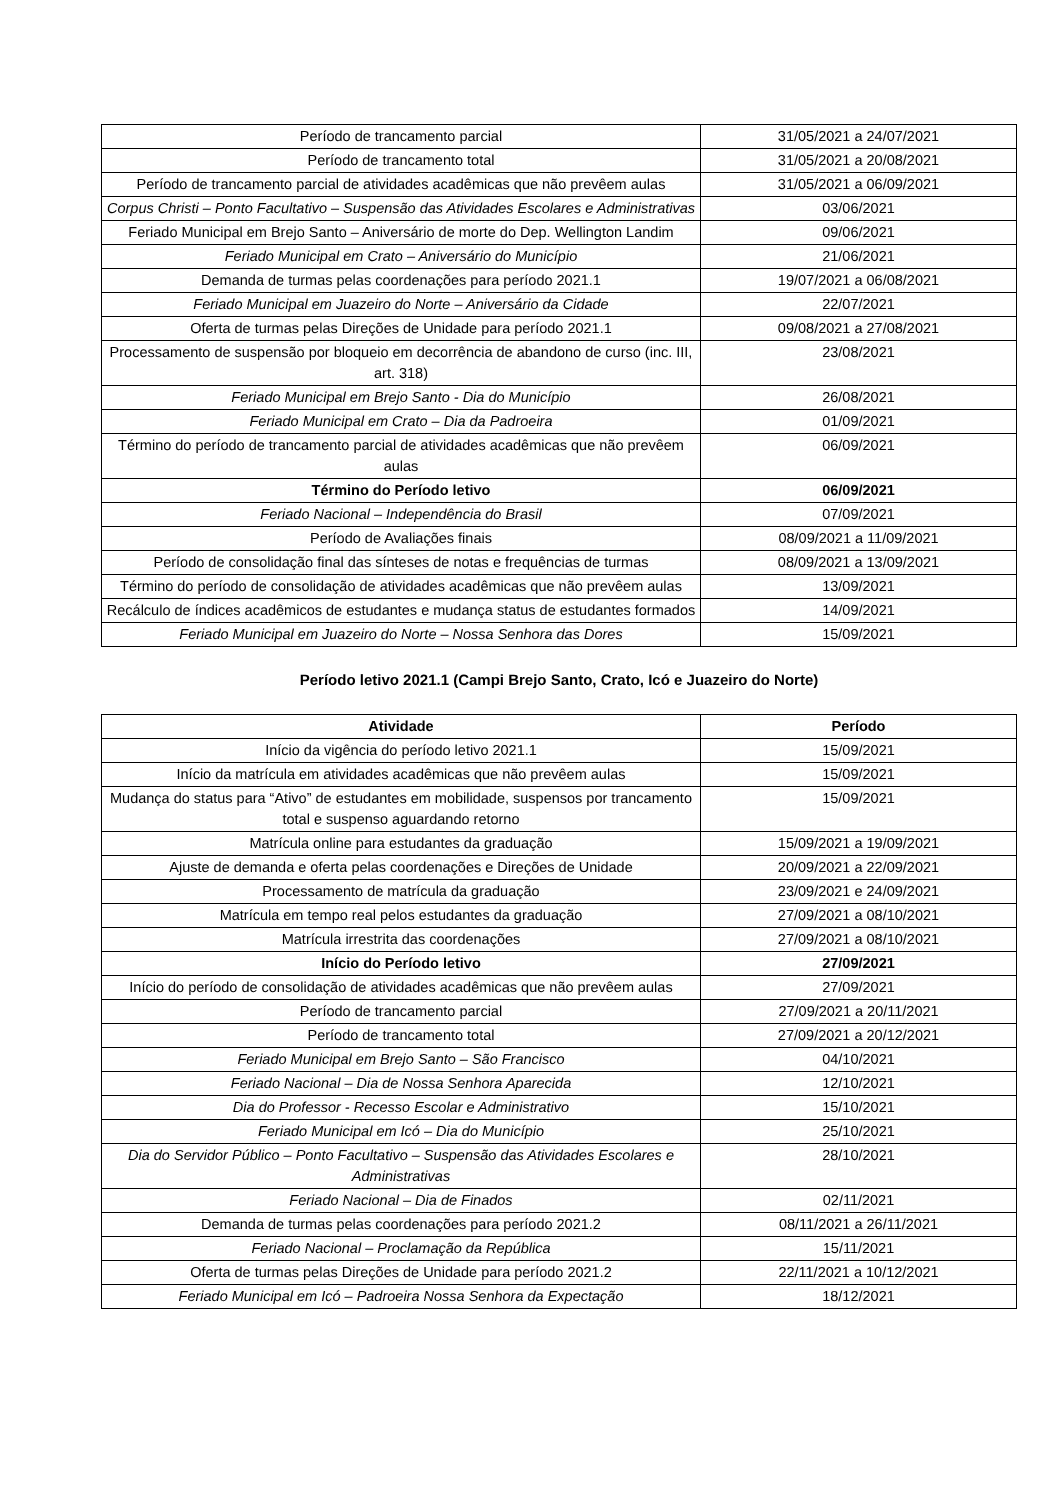| Período de trancamento parcial | 31/05/2021 a 24/07/2021 |
| Período de trancamento total | 31/05/2021 a 20/08/2021 |
| Período de trancamento parcial de atividades acadêmicas que não prevêem aulas | 31/05/2021 a 06/09/2021 |
| Corpus Christi – Ponto Facultativo – Suspensão das Atividades Escolares e Administrativas | 03/06/2021 |
| Feriado Municipal em Brejo Santo – Aniversário de morte do Dep. Wellington Landim | 09/06/2021 |
| Feriado Municipal em Crato – Aniversário do Município | 21/06/2021 |
| Demanda de turmas pelas coordenações para período 2021.1 | 19/07/2021 a 06/08/2021 |
| Feriado Municipal em Juazeiro do Norte – Aniversário da Cidade | 22/07/2021 |
| Oferta de turmas pelas Direções de Unidade para período 2021.1 | 09/08/2021 a 27/08/2021 |
| Processamento de suspensão por bloqueio em decorrência de abandono de curso (inc. III, art. 318) | 23/08/2021 |
| Feriado Municipal em Brejo Santo - Dia do Município | 26/08/2021 |
| Feriado Municipal em Crato – Dia da Padroeira | 01/09/2021 |
| Término do período de trancamento parcial de atividades acadêmicas que não prevêem aulas | 06/09/2021 |
| Término do Período letivo | 06/09/2021 |
| Feriado Nacional – Independência do Brasil | 07/09/2021 |
| Período de Avaliações finais | 08/09/2021 a 11/09/2021 |
| Período de consolidação final das sínteses de notas e frequências de turmas | 08/09/2021 a 13/09/2021 |
| Término do período de consolidação de atividades acadêmicas que não prevêem aulas | 13/09/2021 |
| Recálculo de índices acadêmicos de estudantes e mudança status de estudantes formados | 14/09/2021 |
| Feriado Municipal em Juazeiro do Norte – Nossa Senhora das Dores | 15/09/2021 |
Período letivo 2021.1 (Campi Brejo Santo, Crato, Icó e Juazeiro do Norte)
| Atividade | Período |
| --- | --- |
| Início da vigência do período letivo 2021.1 | 15/09/2021 |
| Início da matrícula em atividades acadêmicas que não prevêem aulas | 15/09/2021 |
| Mudança do status para “Ativo” de estudantes em mobilidade, suspensos por trancamento total e suspenso aguardando retorno | 15/09/2021 |
| Matrícula online para estudantes da graduação | 15/09/2021 a 19/09/2021 |
| Ajuste de demanda e oferta pelas coordenações e Direções de Unidade | 20/09/2021 a 22/09/2021 |
| Processamento de matrícula da graduação | 23/09/2021 e 24/09/2021 |
| Matrícula em tempo real pelos estudantes da graduação | 27/09/2021 a 08/10/2021 |
| Matrícula irrestrita das coordenações | 27/09/2021 a 08/10/2021 |
| Início do Período letivo | 27/09/2021 |
| Início do período de consolidação de atividades acadêmicas que não prevêem aulas | 27/09/2021 |
| Período de trancamento parcial | 27/09/2021 a 20/11/2021 |
| Período de trancamento total | 27/09/2021 a 20/12/2021 |
| Feriado Municipal em Brejo Santo – São Francisco | 04/10/2021 |
| Feriado Nacional – Dia de Nossa Senhora Aparecida | 12/10/2021 |
| Dia do Professor - Recesso Escolar e Administrativo | 15/10/2021 |
| Feriado Municipal em Icó – Dia do Município | 25/10/2021 |
| Dia do Servidor Público – Ponto Facultativo – Suspensão das Atividades Escolares e Administrativas | 28/10/2021 |
| Feriado Nacional – Dia de Finados | 02/11/2021 |
| Demanda de turmas pelas coordenações para período 2021.2 | 08/11/2021 a 26/11/2021 |
| Feriado Nacional – Proclamação da República | 15/11/2021 |
| Oferta de turmas pelas Direções de Unidade para período 2021.2 | 22/11/2021 a 10/12/2021 |
| Feriado Municipal em Icó – Padroeira Nossa Senhora da Expectação | 18/12/2021 |